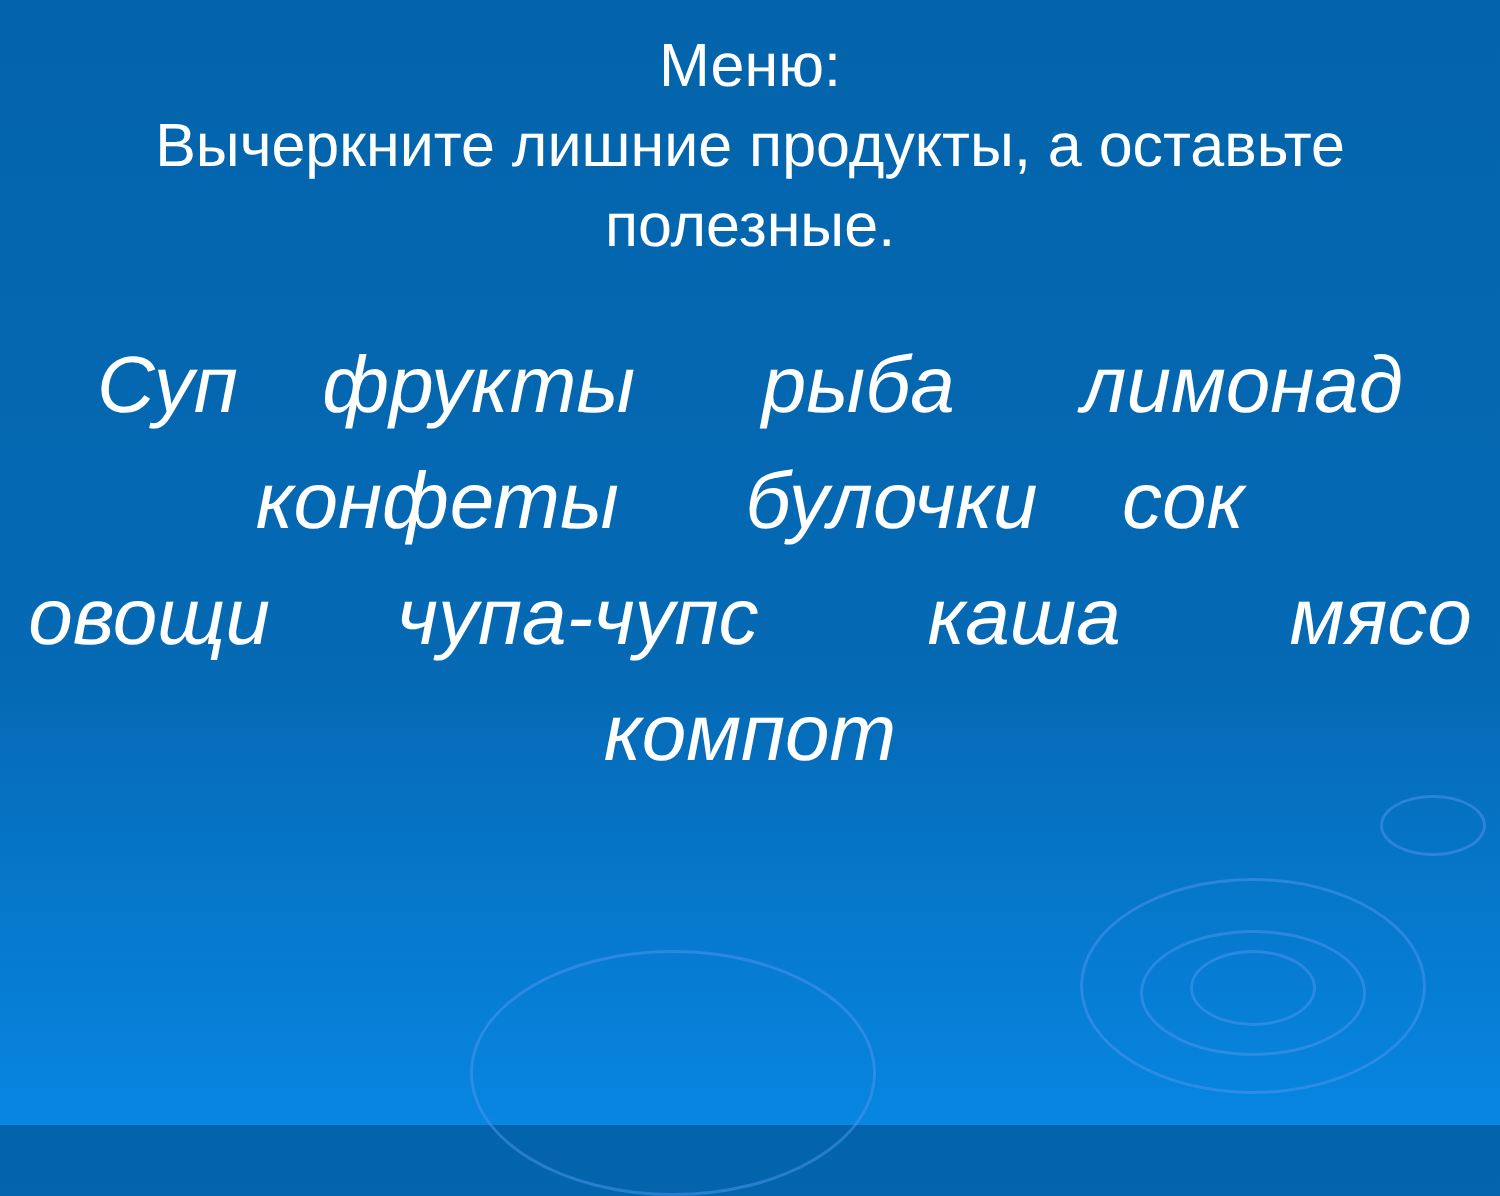Меню:
Вычеркните лишние продукты, а оставьте
полезные.
Суп фрукты рыба лимонад конфеты булочки сок овощи чупа-чупс каша мясо компот